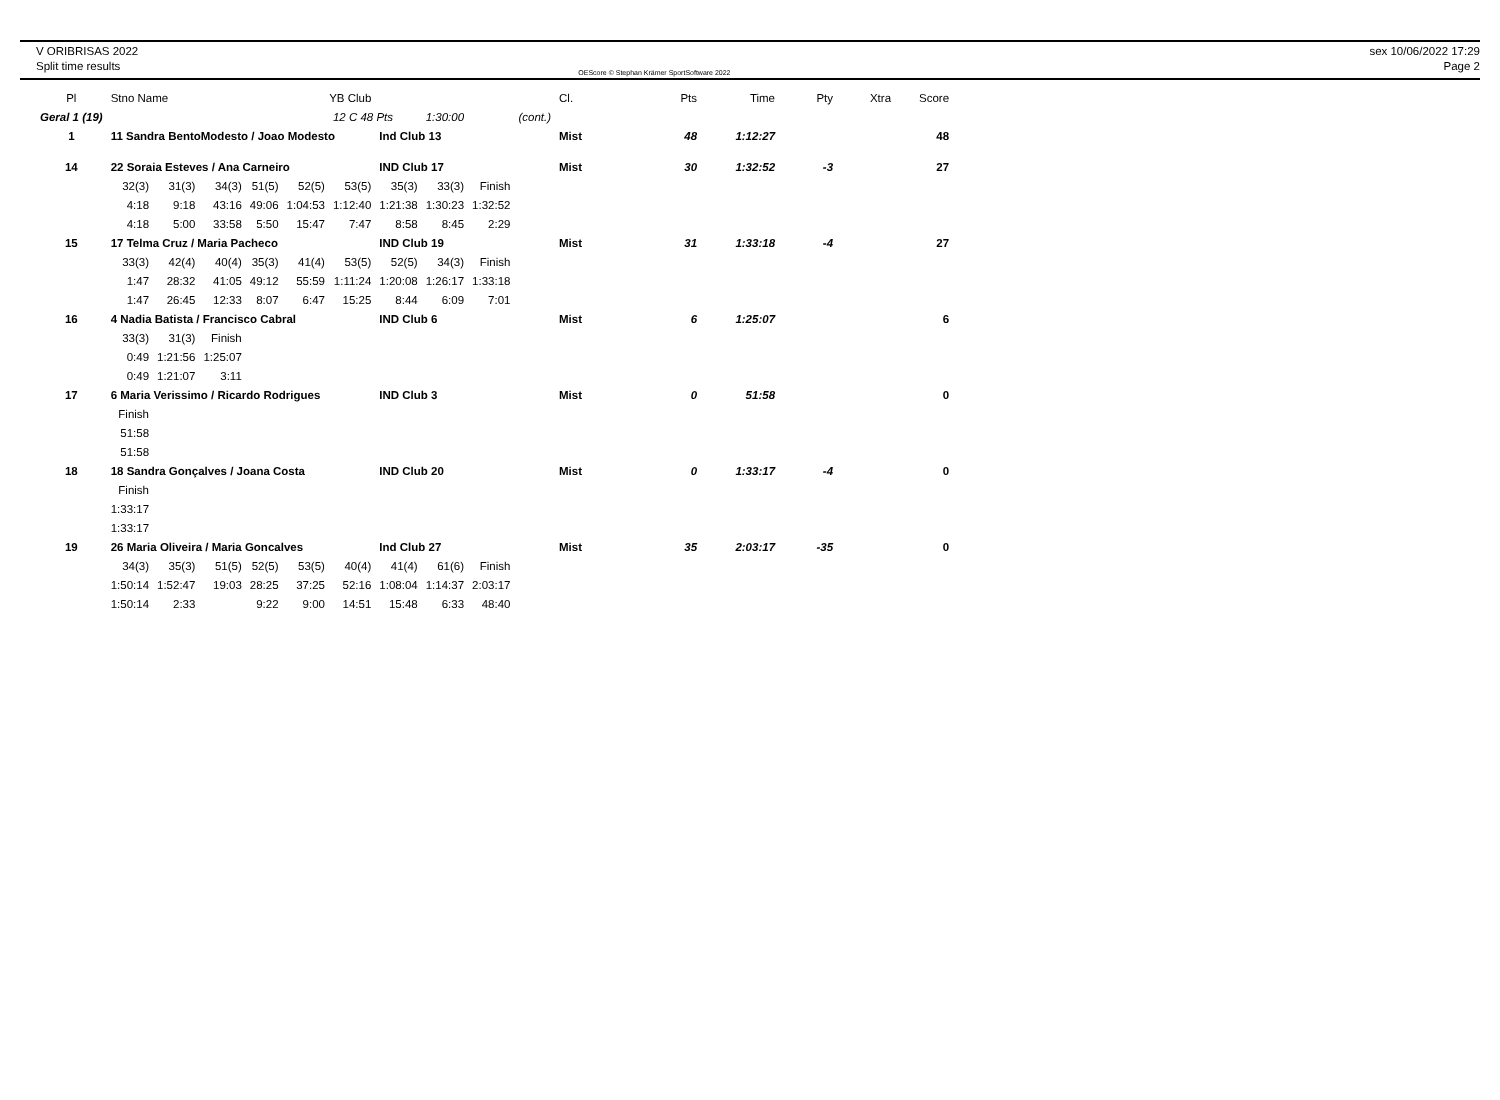V ORIBRISAS 2022
Split time results
OEScore © Stephan Krämer SportSoftware 2022
sex 10/06/2022 17:29
Page 2
| Pl | Stno Name | | | | YB Club | | | | | | Cl. | Pts | Time | Pty | Xtra | Score |
| --- | --- | --- | --- | --- | --- | --- | --- | --- | --- | --- | --- | --- | --- | --- | --- | --- |
| Geral 1 (19) | | | | | | 12 C 48 Pts | | 1:30:00 | | (cont.) | | | | | | |
| 1 | 11 Sandra BentoModesto / Joao Modesto | | | | | | Ind Club 13 | | | | Mist | 48 | 1:12:27 | | | 48 |
| 14 | 22 Soraia Esteves / Ana Carneiro | | | | | | IND Club 17 | | | | Mist | 30 | 1:32:52 | -3 | | 27 |
| | 32(3) | 31(3) | 34(3) | 51(5) | 52(5) | 53(5) | 35(3) | 33(3) | Finish | | | | | | | |
| | 4:18 | 9:18 | 43:16 | 49:06 | 1:04:53 | 1:12:40 | 1:21:38 | 1:30:23 | 1:32:52 | | | | | | | |
| | 4:18 | 5:00 | 33:58 | 5:50 | 15:47 | 7:47 | 8:58 | 8:45 | 2:29 | | | | | | | |
| 15 | 17 Telma Cruz / Maria Pacheco | | | | | | IND Club 19 | | | | Mist | 31 | 1:33:18 | -4 | | 27 |
| | 33(3) | 42(4) | 40(4) | 35(3) | 41(4) | 53(5) | 52(5) | 34(3) | Finish | | | | | | | |
| | 1:47 | 28:32 | 41:05 | 49:12 | 55:59 | 1:11:24 | 1:20:08 | 1:26:17 | 1:33:18 | | | | | | | |
| | 1:47 | 26:45 | 12:33 | 8:07 | 6:47 | 15:25 | 8:44 | 6:09 | 7:01 | | | | | | | |
| 16 | 4 Nadia Batista / Francisco Cabral | | | | | | IND Club 6 | | | | Mist | 6 | 1:25:07 | | | 6 |
| | 33(3) | 31(3) | Finish | | | | | | | | | | | | | |
| | 0:49 | 1:21:56 | 1:25:07 | | | | | | | | | | | | | |
| | 0:49 | 1:21:07 | 3:11 | | | | | | | | | | | | | |
| 17 | 6 Maria Verissimo / Ricardo Rodrigues | | | | | | IND Club 3 | | | | Mist | 0 | 51:58 | | | 0 |
| | Finish | | | | | | | | | | | | | | | |
| | 51:58 | | | | | | | | | | | | | | | |
| | 51:58 | | | | | | | | | | | | | | | |
| 18 | 18 Sandra Gonçalves / Joana Costa | | | | | | IND Club 20 | | | | Mist | 0 | 1:33:17 | -4 | | 0 |
| | Finish | | | | | | | | | | | | | | | |
| | 1:33:17 | | | | | | | | | | | | | | | |
| | 1:33:17 | | | | | | | | | | | | | | | |
| 19 | 26 Maria Oliveira / Maria Goncalves | | | | | | Ind Club 27 | | | | Mist | 35 | 2:03:17 | -35 | | 0 |
| | 34(3) | 35(3) | 51(5) | 52(5) | 53(5) | 40(4) | 41(4) | 61(6) | Finish | | | | | | | |
| | 1:50:14 | 1:52:47 | 19:03 | 28:25 | 37:25 | 52:16 | 1:08:04 | 1:14:37 | 2:03:17 | | | | | | | |
| | 1:50:14 | 2:33 | | 9:22 | 9:00 | 14:51 | 15:48 | 6:33 | 48:40 | | | | | | | |